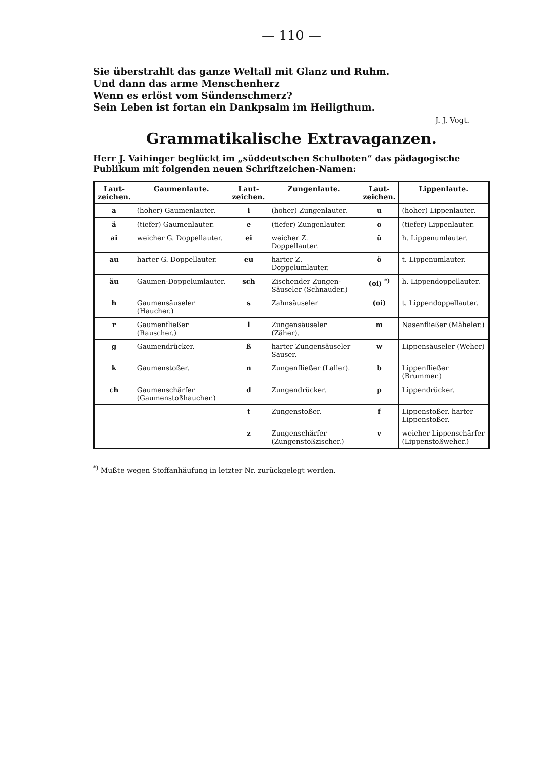— 110 —
Sie überstrahlt das ganze Weltall mit Glanz und Ruhm.
Und dann das arme Menschenherz
Wenn es erlöst vom Sündenschmerz?
Sein Leben ist fortan ein Dankpsalm im Heiligthum.
J. J. Vogt.
Grammatikalische Extravaganzen.
Herr J. Vaihinger beglückt im „süddeutschen Schulboten“ das pädagogische Publikum mit folgenden neuen Schriftzeichen-Namen:
| Laut-zeichen. | Gaumenlaute. | Laut-zeichen. | Zungenlaute. | Laut-zeichen. | Lippenlaute. |
| --- | --- | --- | --- | --- | --- |
| a | (hoher) Gaumenlauter. | i | (hoher) Zungenlauter. | u | (hoher) Lippenlauter. |
| ä | (tiefer) Gaumenlauter. | e | (tiefer) Zungenlauter. | o | (tiefer) Lippenlauter. |
| ai | weicher G. Doppellauter. | ei | weicher Z. Doppellauter. | ü | h. Lippenumlauter. |
| au | harter G. Doppellauter. | eu | harter Z. Doppelumlauter. | ö | t. Lippenumlauter. |
| äu | Gaumen-Doppelumlauter. | sch | Zischender Zungen-Säuseler (Schnauder.) | (oi) <sup>*)</sup> | h. Lippendoppellauter. |
| h | Gaumensäuseler (Haucher.) | s | Zahnsäuseler | (oi) | t. Lippendoppellauter. |
| r | Gaumenfließer (Rauscher.) | l | Zungensäuseler (Zäher). | m | Nasenfließer (Mäheler.) |
| g | Gaumendrücker. | ß | harter Zungensäuseler Sauser. | w | Lippensäuseler (Weher) |
| k | Gaumenstoßer. | n | Zungenfließer (Laller). | b | Lippenfließer (Brummer.) |
| ch | Gaumenschärfer (Gaumenstoßhaucher.) | d | Zungendrücker. | p | Lippendrücker. |
| | | t | Zungenstoßer. | f | Lippenstoßer. harter Lippenstoßer. |
| | | z | Zungenschärfer (Zungenstoßzischer.) | v | weicher Lippenschärfer (Lippenstoßweher.) |
<sup>*)</sup> Mußte wegen Stoffanhäufung in letzter Nr. zurückgelegt werden.